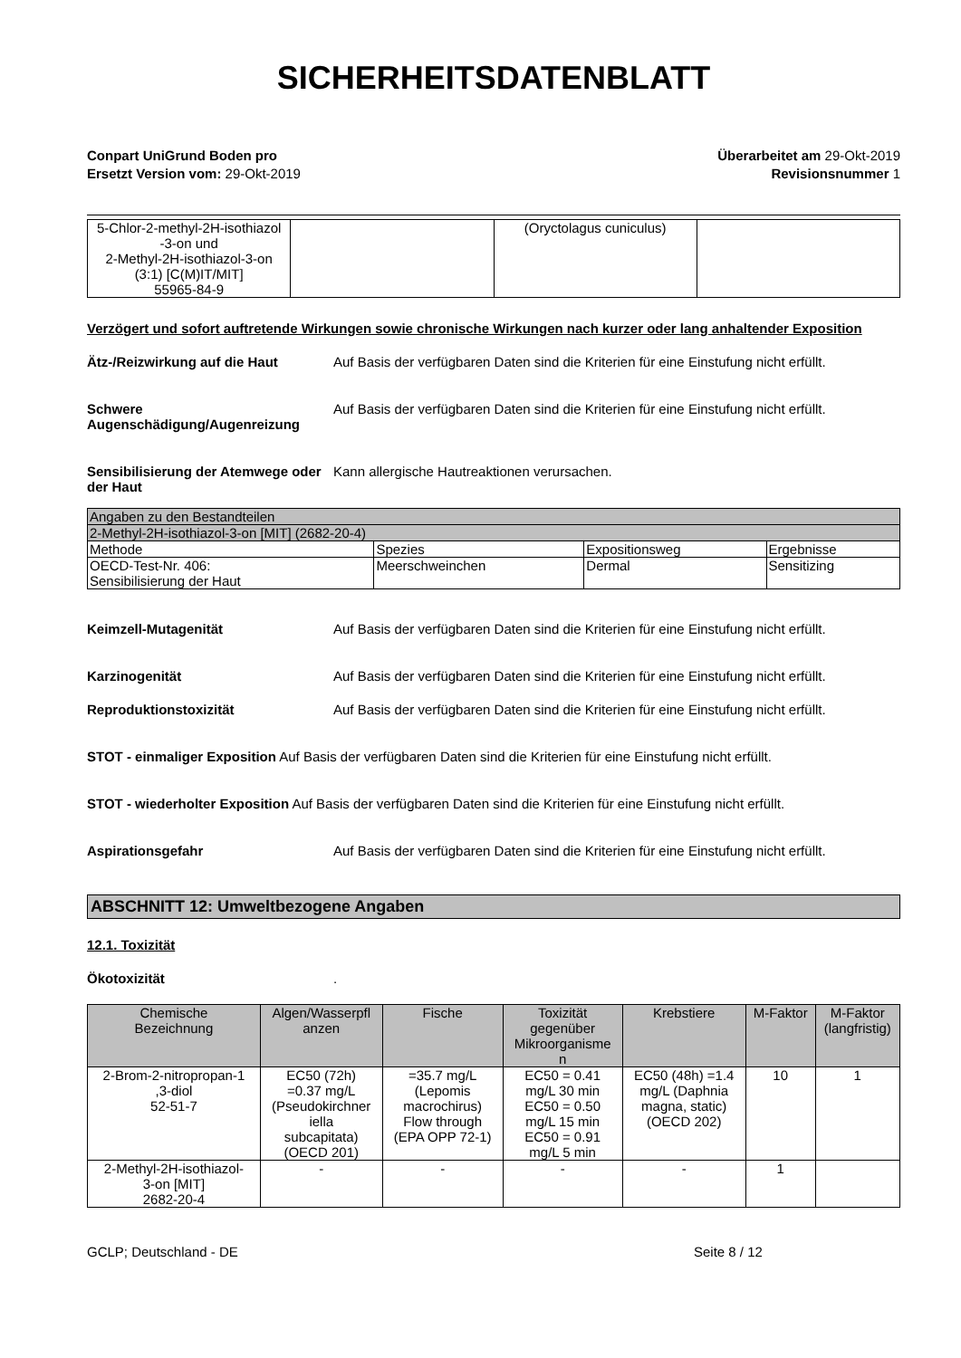SICHERHEITSDATENBLATT
Conpart UniGrund Boden pro
Ersetzt Version vom: 29-Okt-2019
Überarbeitet am 29-Okt-2019
Revisionsnummer 1
| 5-Chlor-2-methyl-2H-isothiazol -3-on und 2-Methyl-2H-isothiazol-3-on (3:1) [C(M)IT/MIT] 55965-84-9 | | (Oryctolagus cuniculus) | |
Verzögert und sofort auftretende Wirkungen sowie chronische Wirkungen nach kurzer oder lang anhaltender Exposition
Ätz-/Reizwirkung auf die Haut Auf Basis der verfügbaren Daten sind die Kriterien für eine Einstufung nicht erfüllt.
Schwere Augenschädigung/Augenreizung
Auf Basis der verfügbaren Daten sind die Kriterien für eine Einstufung nicht erfüllt.
Sensibilisierung der Atemwege oder der Haut
Kann allergische Hautreaktionen verursachen.
| Angaben zu den Bestandteilen | | | |
| 2-Methyl-2H-isothiazol-3-on [MIT] (2682-20-4) | | | |
| Methode | Spezies | Expositionsweg | Ergebnisse |
| OECD-Test-Nr. 406: Sensibilisierung der Haut | Meerschweinchen | Dermal | Sensitizing |
Keimzell-Mutagenität Auf Basis der verfügbaren Daten sind die Kriterien für eine Einstufung nicht erfüllt.
Karzinogenität Auf Basis der verfügbaren Daten sind die Kriterien für eine Einstufung nicht erfüllt.
Reproduktionstoxizität Auf Basis der verfügbaren Daten sind die Kriterien für eine Einstufung nicht erfüllt.
STOT - einmaliger Exposition Auf Basis der verfügbaren Daten sind die Kriterien für eine Einstufung nicht erfüllt.
STOT - wiederholter Exposition Auf Basis der verfügbaren Daten sind die Kriterien für eine Einstufung nicht erfüllt.
Aspirationsgefahr Auf Basis der verfügbaren Daten sind die Kriterien für eine Einstufung nicht erfüllt.
ABSCHNITT 12: Umweltbezogene Angaben
12.1. Toxizität
Ökotoxizität .
| Chemische Bezeichnung | Algen/Wasserpfl anzen | Fische | Toxizität gegenüber Mikroorganisme n | Krebstiere | M-Faktor | M-Faktor (langfristig) |
| --- | --- | --- | --- | --- | --- | --- |
| 2-Brom-2-nitropropan-1 ,3-diol 52-51-7 | EC50 (72h) =0.37 mg/L (Pseudokirchner iella subcapitata) (OECD 201) | =35.7 mg/L (Lepomis macrochirus) Flow through (EPA OPP 72-1) | EC50 = 0.41 mg/L 30 min EC50 = 0.50 mg/L 15 min EC50 = 0.91 mg/L 5 min | EC50 (48h) =1.4 mg/L (Daphnia magna, static) (OECD 202) | 10 | 1 |
| 2-Methyl-2H-isothiazol- 3-on [MIT] 2682-20-4 | - | - | - | - | 1 | |
GCLP; Deutschland - DE Seite 8 / 12